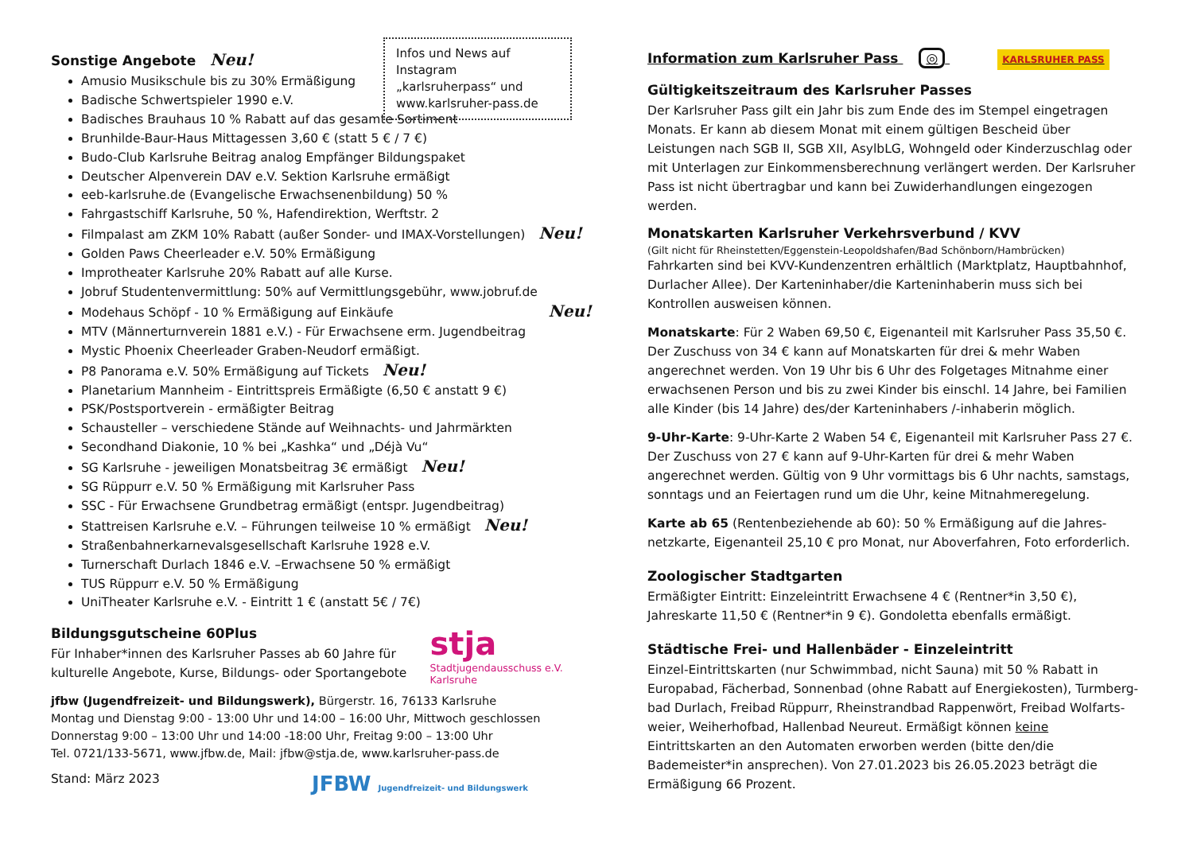Infos und News auf Instagram „karlsruherpass“ und www.karlsruher-pass.de
Sonstige Angebote Neu!
Amusio Musikschule bis zu 30% Ermäßigung
Badische Schwertspieler 1990 e.V.
Badisches Brauhaus 10 % Rabatt auf das gesamte Sortiment
Brunhilde-Baur-Haus Mittagessen 3,60 € (statt 5 € / 7 €)
Budo-Club Karlsruhe Beitrag analog Empfänger Bildungspaket
Deutscher Alpenverein DAV e.V. Sektion Karlsruhe ermäßigt
eeb-karlsruhe.de (Evangelische Erwachsenenbildung) 50 %
Fahrgastschiff Karlsruhe, 50 %, Hafendirektion, Werftstr. 2
Filmpalast am ZKM 10% Rabatt (außer Sonder- und IMAX-Vorstellungen) Neu!
Golden Paws Cheerleader e.V. 50% Ermäßigung
Improtheater Karlsruhe 20% Rabatt auf alle Kurse.
Jobruf Studentenvermittlung: 50% auf Vermittlungsgebühr, www.jobruf.de
Modehaus Schöpf - 10 % Ermäßigung auf Einkäufe Neu!
MTV (Männerturnverein 1881 e.V.) - Für Erwachsene erm. Jugendbeitrag
Mystic Phoenix Cheerleader Graben-Neudorf ermäßigt.
P8 Panorama e.V. 50% Ermäßigung auf Tickets Neu!
Planetarium Mannheim - Eintrittspreis Ermäßigte (6,50 € anstatt 9 €)
PSK/Postsportverein - ermäßigter Beitrag
Schausteller – verschiedene Stände auf Weihnachts- und Jahrmärkten
Secondhand Diakonie, 10 % bei „Kashka“ und „Déjà Vu“
SG Karlsruhe - jeweiligen Monatsbeitrag 3€ ermäßigt Neu!
SG Rüppurr e.V. 50 % Ermäßigung mit Karlsruher Pass
SSC - Für Erwachsene Grundbetrag ermäßigt (entspr. Jugendbeitrag)
Stattreisen Karlsruhe e.V. – Führungen teilweise 10 % ermäßigt Neu!
Straßenbahnerkarnevalsgesellschaft Karlsruhe 1928 e.V.
Turnerschaft Durlach 1846 e.V. –Erwachsene 50 % ermäßigt
TUS Rüppurr e.V. 50 % Ermäßigung
UniTheater Karlsruhe e.V. - Eintritt 1 € (anstatt 5€ / 7€)
Bildungsgutscheine 60Plus
Für Inhaber*innen des Karlsruher Passes ab 60 Jahre für kulturelle Angebote, Kurse, Bildungs- oder Sportangebote
stja
Stadtjugendausschuss e.V. Karlsruhe
jfbw (Jugendfreizeit- und Bildungswerk), Bürgerstr. 16, 76133 Karlsruhe
Montag und Dienstag 9:00 - 13:00 Uhr und 14:00 – 16:00 Uhr, Mittwoch geschlossen
Donnerstag 9:00 – 13:00 Uhr und 14:00 -18:00 Uhr, Freitag 9:00 – 13:00 Uhr
Tel. 0721/133-5671, www.jfbw.de, Mail: jfbw@stja.de, www.karlsruher-pass.de
Stand: März 2023 JFBW Jugendfreizeit- und Bildungswerk
Information zum Karlsruher Pass ◎ KARLSRUHER PASS
Gültigkeitszeitraum des Karlsruher Passes
Der Karlsruher Pass gilt ein Jahr bis zum Ende des im Stempel eingetragen Monats. Er kann ab diesem Monat mit einem gültigen Bescheid über Leistungen nach SGB II, SGB XII, AsylbLG, Wohngeld oder Kinderzuschlag oder mit Unterlagen zur Einkommensberechnung verlängert werden. Der Karlsruher Pass ist nicht übertragbar und kann bei Zuwiderhandlungen eingezogen werden.
Monatskarten Karlsruher Verkehrsverbund / KVV
(Gilt nicht für Rheinstetten/Eggenstein-Leopoldshafen/Bad Schönborn/Hambrücken)
Fahrkarten sind bei KVV-Kundenzentren erhältlich (Marktplatz, Hauptbahnhof, Durlacher Allee). Der Karteninhaber/die Karteninhaberin muss sich bei Kontrollen ausweisen können.
Monatskarte: Für 2 Waben 69,50 €, Eigenanteil mit Karlsruher Pass 35,50 €. Der Zuschuss von 34 € kann auf Monatskarten für drei & mehr Waben angerechnet werden. Von 19 Uhr bis 6 Uhr des Folgetages Mitnahme einer erwachsenen Person und bis zu zwei Kinder bis einschl. 14 Jahre, bei Familien alle Kinder (bis 14 Jahre) des/der Karteninhabers /-inhaberin möglich.
9-Uhr-Karte: 9-Uhr-Karte 2 Waben 54 €, Eigenanteil mit Karlsruher Pass 27 €. Der Zuschuss von 27 € kann auf 9-Uhr-Karten für drei & mehr Waben angerechnet werden. Gültig von 9 Uhr vormittags bis 6 Uhr nachts, samstags, sonntags und an Feiertagen rund um die Uhr, keine Mitnahmeregelung.
Karte ab 65 (Rentenbeziehende ab 60): 50 % Ermäßigung auf die Jahres-netzkarte, Eigenanteil 25,10 € pro Monat, nur Aboverfahren, Foto erforderlich.
Zoologischer Stadtgarten
Ermäßigter Eintritt: Einzeleintritt Erwachsene 4 € (Rentner*in 3,50 €), Jahreskarte 11,50 € (Rentner*in 9 €). Gondoletta ebenfalls ermäßigt.
Städtische Frei- und Hallenbäder - Einzeleintritt
Einzel-Eintrittskarten (nur Schwimmbad, nicht Sauna) mit 50 % Rabatt in Europabad, Fächerbad, Sonnenbad (ohne Rabatt auf Energiekosten), Turmberg-bad Durlach, Freibad Rüppurr, Rheinstrandbad Rappenwört, Freibad Wolfarts-weier, Weiherhofbad, Hallenbad Neureut. Ermäßigt können keine Eintrittskarten an den Automaten erworben werden (bitte den/die Bademeister*in ansprechen). Von 27.01.2023 bis 26.05.2023 beträgt die Ermäßigung 66 Prozent.